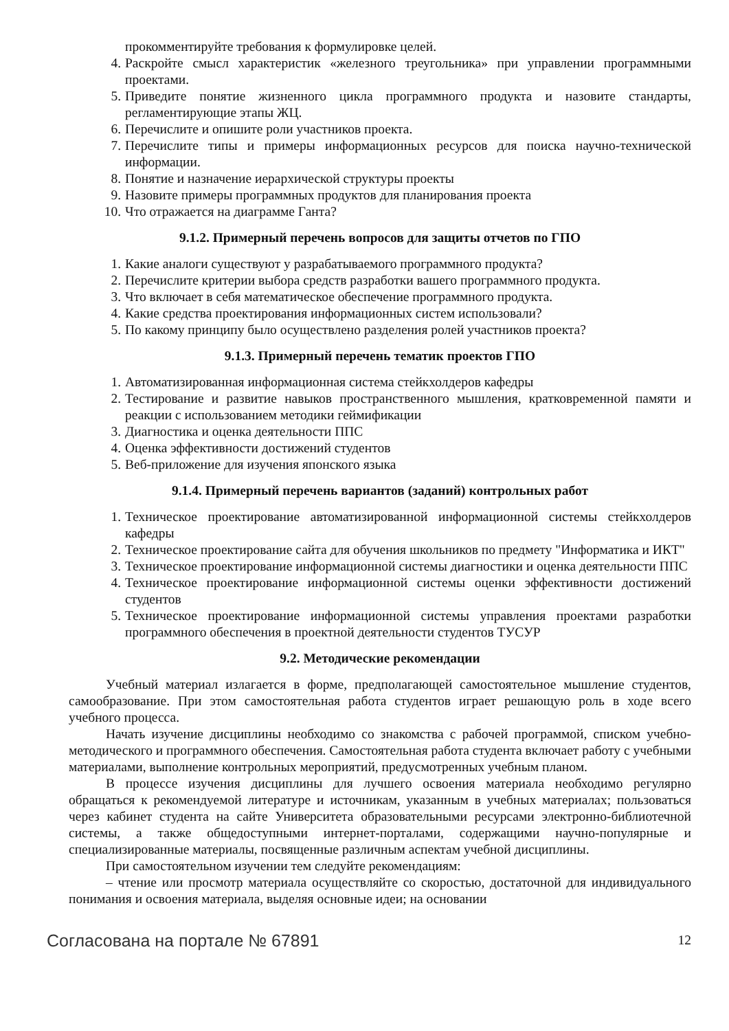прокомментируйте требования к формулировке целей.
4. Раскройте смысл характеристик «железного треугольника» при управлении программными проектами.
5. Приведите понятие жизненного цикла программного продукта и назовите стандарты, регламентирующие этапы ЖЦ.
6. Перечислите и опишите роли участников проекта.
7. Перечислите типы и примеры информационных ресурсов для поиска научно-технической информации.
8. Понятие и назначение иерархической структуры проекты
9. Назовите примеры программных продуктов для планирования проекта
10. Что отражается на диаграмме Ганта?
9.1.2. Примерный перечень вопросов для защиты отчетов по ГПО
1. Какие аналоги существуют у разрабатываемого программного продукта?
2. Перечислите критерии выбора средств разработки вашего программного продукта.
3. Что включает в себя математическое обеспечение программного продукта.
4. Какие средства проектирования информационных систем использовали?
5. По какому принципу было осуществлено разделения ролей участников проекта?
9.1.3. Примерный перечень тематик проектов ГПО
1. Автоматизированная информационная система стейкхолдеров кафедры
2. Тестирование и развитие навыков пространственного мышления, кратковременной памяти и реакции с использованием методики геймификации
3. Диагностика и оценка деятельности ППС
4. Оценка эффективности достижений студентов
5. Веб-приложение для изучения японского языка
9.1.4. Примерный перечень вариантов (заданий) контрольных работ
1. Техническое проектирование автоматизированной информационной системы стейкхолдеров кафедры
2. Техническое проектирование сайта для обучения школьников по предмету "Информатика и ИКТ"
3. Техническое проектирование информационной системы диагностики и оценка деятельности ППС
4. Техническое проектирование информационной системы оценки эффективности достижений студентов
5. Техническое проектирование информационной системы управления проектами разработки программного обеспечения в проектной деятельности студентов ТУСУР
9.2. Методические рекомендации
Учебный материал излагается в форме, предполагающей самостоятельное мышление студентов, самообразование. При этом самостоятельная работа студентов играет решающую роль в ходе всего учебного процесса.
Начать изучение дисциплины необходимо со знакомства с рабочей программой, списком учебно-методического и программного обеспечения. Самостоятельная работа студента включает работу с учебными материалами, выполнение контрольных мероприятий, предусмотренных учебным планом.
В процессе изучения дисциплины для лучшего освоения материала необходимо регулярно обращаться к рекомендуемой литературе и источникам, указанным в учебных материалах; пользоваться через кабинет студента на сайте Университета образовательными ресурсами электронно-библиотечной системы, а также общедоступными интернет-порталами, содержащими научно-популярные и специализированные материалы, посвященные различным аспектам учебной дисциплины.
При самостоятельном изучении тем следуйте рекомендациям:
– чтение или просмотр материала осуществляйте со скоростью, достаточной для индивидуального понимания и освоения материала, выделяя основные идеи; на основании
Согласована на портале № 67891 12